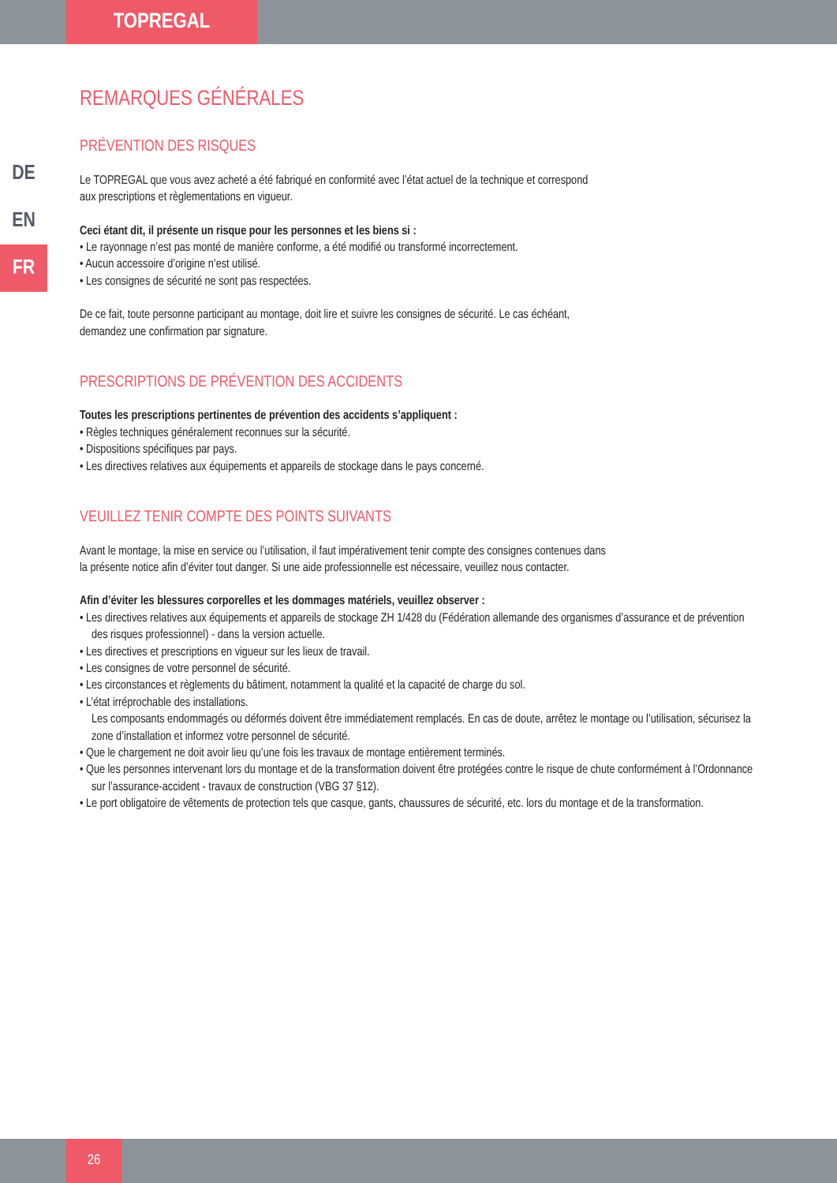TOPREGAL
DE
EN
FR
REMARQUES GÉNÉRALES
PRÉVENTION DES RISQUES
Le TOPREGAL que vous avez acheté a été fabriqué en conformité avec l’état actuel de la technique et correspond
aux prescriptions et règlementations en vigueur.
Ceci étant dit, il présente un risque pour les personnes et les biens si :
• Le rayonnage n’est pas monté de manière conforme, a été modifié ou transformé incorrectement.
• Aucun accessoire d’origine n’est utilisé.
• Les consignes de sécurité ne sont pas respectées.
De ce fait, toute personne participant au montage, doit lire et suivre les consignes de sécurité. Le cas échéant,
demandez une confirmation par signature.
PRESCRIPTIONS DE PRÉVENTION DES ACCIDENTS
Toutes les prescriptions pertinentes de prévention des accidents s’appliquent :
• Règles techniques généralement reconnues sur la sécurité.
• Dispositions spécifiques par pays.
• Les directives relatives aux équipements et appareils de stockage dans le pays concerné.
VEUILLEZ TENIR COMPTE DES POINTS SUIVANTS
Avant le montage, la mise en service ou l’utilisation, il faut impérativement tenir compte des consignes contenues dans
la présente notice afin d’éviter tout danger. Si une aide professionnelle est nécessaire, veuillez nous contacter.
Afin d’éviter les blessures corporelles et les dommages matériels, veuillez observer :
• Les directives relatives aux équipements et appareils de stockage ZH 1/428 du (Fédération allemande des organismes d’assurance et de prévention des risques professionnel) - dans la version actuelle.
• Les directives et prescriptions en vigueur sur les lieux de travail.
• Les consignes de votre personnel de sécurité.
• Les circonstances et règlements du bâtiment, notamment la qualité et la capacité de charge du sol.
• L’état irréprochable des installations.
Les composants endommagés ou déformés doivent être immédiatement remplacés. En cas de doute, arrêtez le montage ou l’utilisation, sécurisez la zone d’installation et informez votre personnel de sécurité.
• Que le chargement ne doit avoir lieu qu’une fois les travaux de montage entièrement terminés.
• Que les personnes intervenant lors du montage et de la transformation doivent être protégées contre le risque de chute conformément à l’Ordonnance sur l’assurance-accident - travaux de construction (VBG 37 §12).
• Le port obligatoire de vêtements de protection tels que casque, gants, chaussures de sécurité, etc. lors du montage et de la transformation.
26